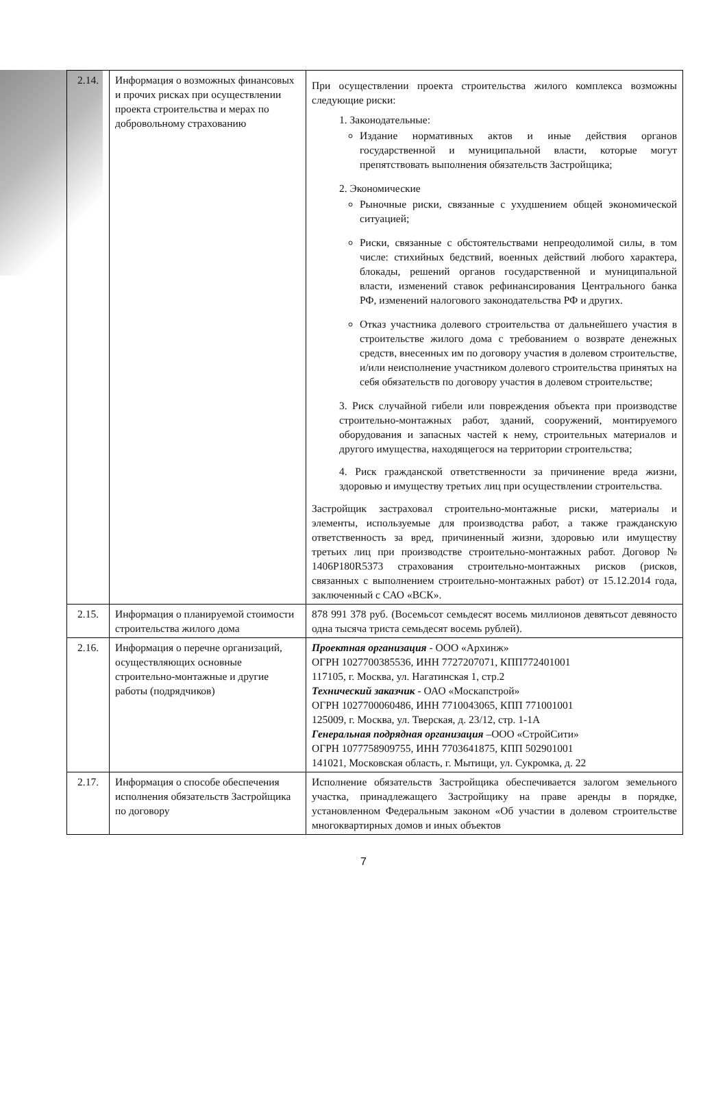| 2.14. | Информация о возможных финансовых и прочих рисках при осуществлении проекта строительства и мерах по добровольному страхованию | При осуществлении проекта строительства жилого комплекса возможны следующие риски: 1. Законодательные: Издание нормативных актов и иные действия органов государственной и муниципальной власти, которые могут препятствовать выполнения обязательств Застройщика; 2. Экономические Рыночные риски, связанные с ухудшением общей экономической ситуацией; Риски, связанные с обстоятельствами непреодолимой силы, в том числе: стихийных бедствий, военных действий любого характера, блокады, решений органов государственной и муниципальной власти, изменений ставок рефинансирования Центрального банка РФ, изменений налогового законодательства РФ и других. Отказ участника долевого строительства от дальнейшего участия в строительстве жилого дома с требованием о возврате денежных средств, внесенных им по договору участия в долевом строительстве, и/или неисполнение участником долевого строительства принятых на себя обязательств по договору участия в долевом строительстве; 3. Риск случайной гибели или повреждения объекта при производстве строительно-монтажных работ, зданий, сооружений, монтируемого оборудования и запасных частей к нему, строительных материалов и другого имущества, находящегося на территории строительства; 4. Риск гражданской ответственности за причинение вреда жизни, здоровью и имуществу третьих лиц при осуществлении строительства. Застройщик застраховал строительно-монтажные риски, материалы и элементы, используемые для производства работ, а также гражданскую ответственность за вред, причиненный жизни, здоровью или имуществу третьих лиц при производстве строительно-монтажных работ. Договор № 1406P180R5373 страхования строительно-монтажных рисков (рисков, связанных с выполнением строительно-монтажных работ) от 15.12.2014 года, заключенный с САО «ВСК». |
| 2.15. | Информация о планируемой стоимости строительства жилого дома | 878 991 378 руб. (Восемьсот семьдесят восемь миллионов девятьсот девяносто одна тысяча триста семьдесят восемь рублей). |
| 2.16. | Информация о перечне организаций, осуществляющих основные строительно-монтажные и другие работы (подрядчиков) | Проектная организация - ООО «Архинж» ОГРН 1027700385536, ИНН 7727207071, КПП772401001 117105, г. Москва, ул. Нагатинская 1, стр.2 Технический заказчик - ОАО «Москапстрой» ОГРН 1027700060486, ИНН 7710043065, КПП 771001001 125009, г. Москва, ул. Тверская, д. 23/12, стр. 1-1А Генеральная подрядная организация –ООО «СтройСити» ОГРН 1077758909755, ИНН 7703641875, КПП 502901001 141021, Московская область, г. Мытищи, ул. Сукромка, д. 22 |
| 2.17. | Информация о способе обеспечения исполнения обязательств Застройщика по договору | Исполнение обязательств Застройщика обеспечивается залогом земельного участка, принадлежащего Застройщику на праве аренды в порядке, установленном Федеральным законом «Об участии в долевом строительстве многоквартирных домов и иных объектов |
7